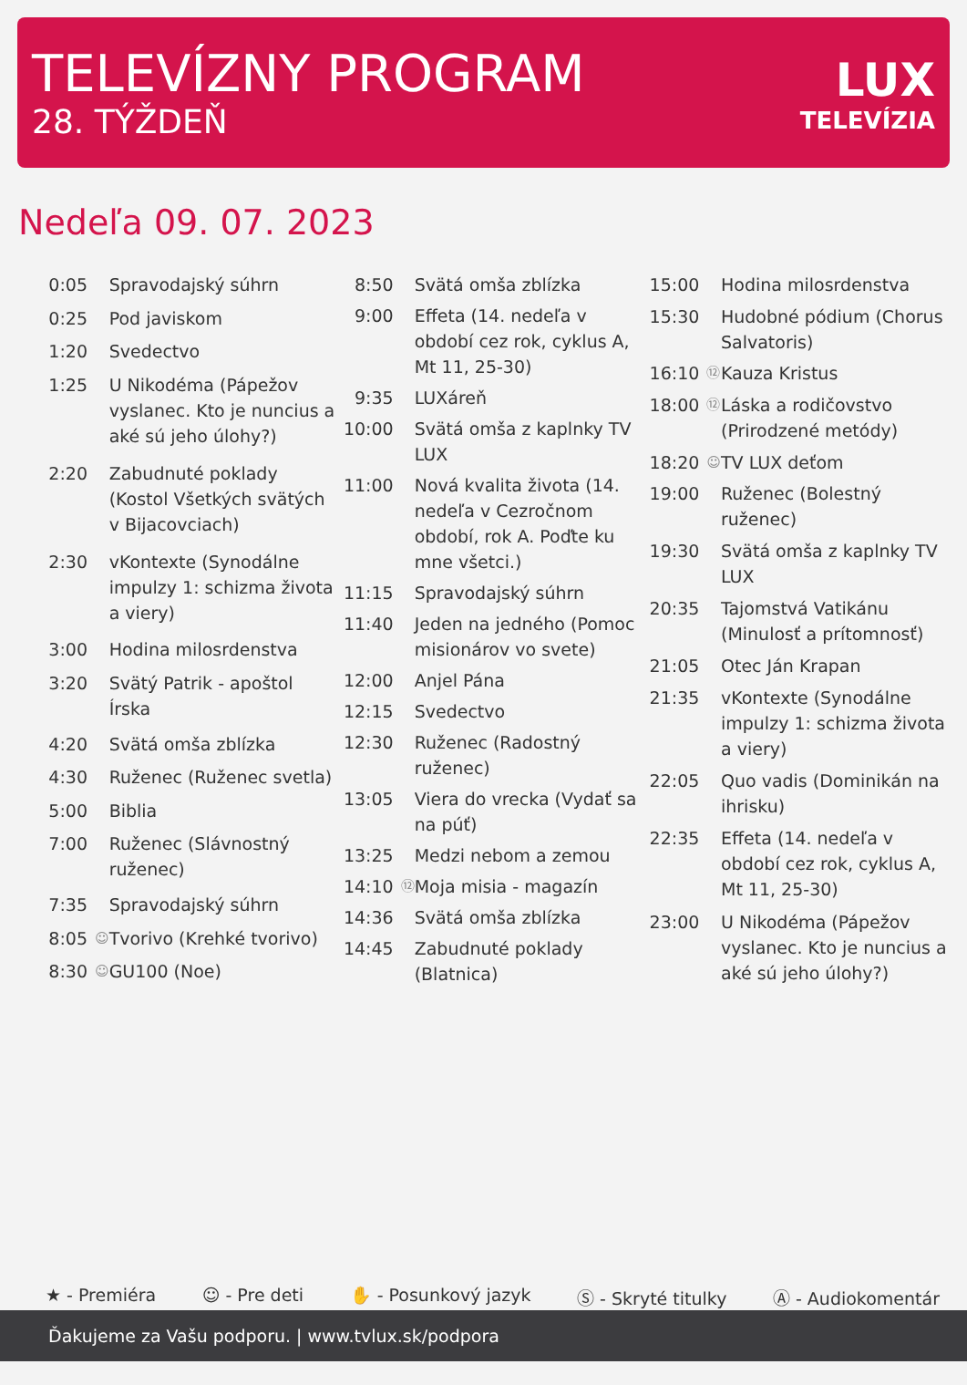TELEVÍZNY PROGRAM
28. TÝŽDEŇ
LUX
TELEVÍZIA
Nedeľa 09. 07. 2023
| 0:05 | | Spravodajský súhrn |
| 0:25 | | Pod javiskom |
| 1:20 | | Svedectvo |
| 1:25 | | U Nikodéma (Pápežov vyslanec. Kto je nuncius a aké sú jeho úlohy?) |
| 2:20 | | Zabudnuté poklady (Kostol Všetkých svätých v Bijacovciach) |
| 2:30 | | vKontexte (Synodálne impulzy 1: schizma života a viery) |
| 3:00 | | Hodina milosrdenstva |
| 3:20 | | Svätý Patrik - apoštol Írska |
| 4:20 | | Svätá omša zblízka |
| 4:30 | | Ruženec (Ruženec svetla) |
| 5:00 | | Biblia |
| 7:00 | | Ruženec (Slávnostný ruženec) |
| 7:35 | | Spravodajský súhrn |
| 8:05 | ☺ | Tvorivo (Krehké tvorivo) |
| 8:30 | ☺ | GU100 (Noe) |
| 8:50 | | Svätá omša zblízka |
| 9:00 | | Effeta (14. nedeľa v období cez rok, cyklus A, Mt 11, 25-30) |
| 9:35 | | LUXáreň |
| 10:00 | | Svätá omša z kaplnky TV LUX |
| 11:00 | | Nová kvalita života (14. nedeľa v Cezročnom období, rok A. Poďte ku mne všetci.) |
| 11:15 | | Spravodajský súhrn |
| 11:40 | | Jeden na jedného (Pomoc misionárov vo svete) |
| 12:00 | | Anjel Pána |
| 12:15 | | Svedectvo |
| 12:30 | | Ruženec (Radostný ruženec) |
| 13:05 | | Viera do vrecka (Vydať sa na púť) |
| 13:25 | | Medzi nebom a zemou |
| 14:10 | ⑫ | Moja misia - magazín |
| 14:36 | | Svätá omša zblízka |
| 14:45 | | Zabudnuté poklady (Blatnica) |
| 15:00 | | Hodina milosrdenstva |
| 15:30 | | Hudobné pódium (Chorus Salvatoris) |
| 16:10 | ⑫ | Kauza Kristus |
| 18:00 | ⑫ | Láska a rodičovstvo (Prirodzené metódy) |
| 18:20 | ☺ | TV LUX deťom |
| 19:00 | | Ruženec (Bolestný ruženec) |
| 19:30 | | Svätá omša z kaplnky TV LUX |
| 20:35 | | Tajomstvá Vatikánu (Minulosť a prítomnosť) |
| 21:05 | | Otec Ján Krapan |
| 21:35 | | vKontexte (Synodálne impulzy 1: schizma života a viery) |
| 22:05 | | Quo vadis (Dominikán na ihrisku) |
| 22:35 | | Effeta (14. nedeľa v období cez rok, cyklus A, Mt 11, 25-30) |
| 23:00 | | U Nikodéma (Pápežov vyslanec. Kto je nuncius a aké sú jeho úlohy?) |
★ - Premiéra ☺ - Pre deti ✋ - Posunkový jazyk Ⓢ - Skryté titulky Ⓐ - Audiokomentár
Ďakujeme za Vašu podporu. | www.tvlux.sk/podpora